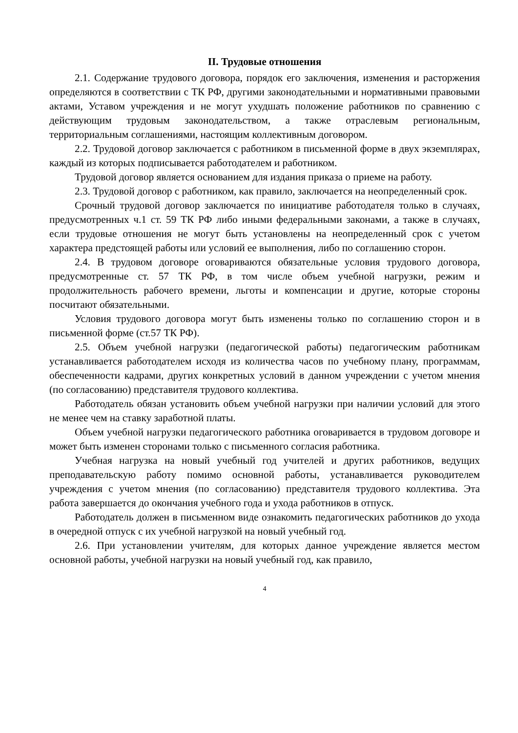II. Трудовые отношения
2.1. Содержание трудового договора, порядок его заключения, изменения и расторжения определяются в соответствии с ТК РФ, другими законодательными и нормативными правовыми актами, Уставом учреждения и не могут ухудшать положение работников по сравнению с действующим трудовым законодательством, а также отраслевым региональным, территориальным соглашениями, настоящим коллективным договором.
2.2. Трудовой договор заключается с работником в письменной форме в двух экземплярах, каждый из которых подписывается работодателем и работником.
Трудовой договор является основанием для издания приказа о приеме на работу.
2.3. Трудовой договор с работником, как правило, заключается на неопределенный срок.
Срочный трудовой договор заключается по инициативе работодателя только в случаях, предусмотренных ч.1 ст. 59 ТК РФ либо иными федеральными законами, а также в случаях, если трудовые отношения не могут быть установлены на неопределенный срок с учетом характера предстоящей работы или условий ее выполнения, либо по соглашению сторон.
2.4. В трудовом договоре оговариваются обязательные условия трудового договора, предусмотренные ст. 57 ТК РФ, в том числе объем учебной нагрузки, режим и продолжительность рабочего времени, льготы и компенсации и другие, которые стороны посчитают обязательными.
Условия трудового договора могут быть изменены только по соглашению сторон и в письменной форме (ст.57 ТК РФ).
2.5. Объем учебной нагрузки (педагогической работы) педагогическим работникам устанавливается работодателем исходя из количества часов по учебному плану, программам, обеспеченности кадрами, других конкретных условий в данном учреждении с учетом мнения (по согласованию) представителя трудового коллектива.
Работодатель обязан установить объем учебной нагрузки при наличии условий для этого не менее чем на ставку заработной платы.
Объем учебной нагрузки педагогического работника оговаривается в трудовом договоре и может быть изменен сторонами только с письменного согласия работника.
Учебная нагрузка на новый учебный год учителей и других работников, ведущих преподавательскую работу помимо основной работы, устанавливается руководителем учреждения с учетом мнения (по согласованию) представителя трудового коллектива. Эта работа завершается до окончания учебного года и ухода работников в отпуск.
Работодатель должен в письменном виде ознакомить педагогических работников до ухода в очередной отпуск с их учебной нагрузкой на новый учебный год.
2.6. При установлении учителям, для которых данное учреждение является местом основной работы, учебной нагрузки на новый учебный год, как правило,
4